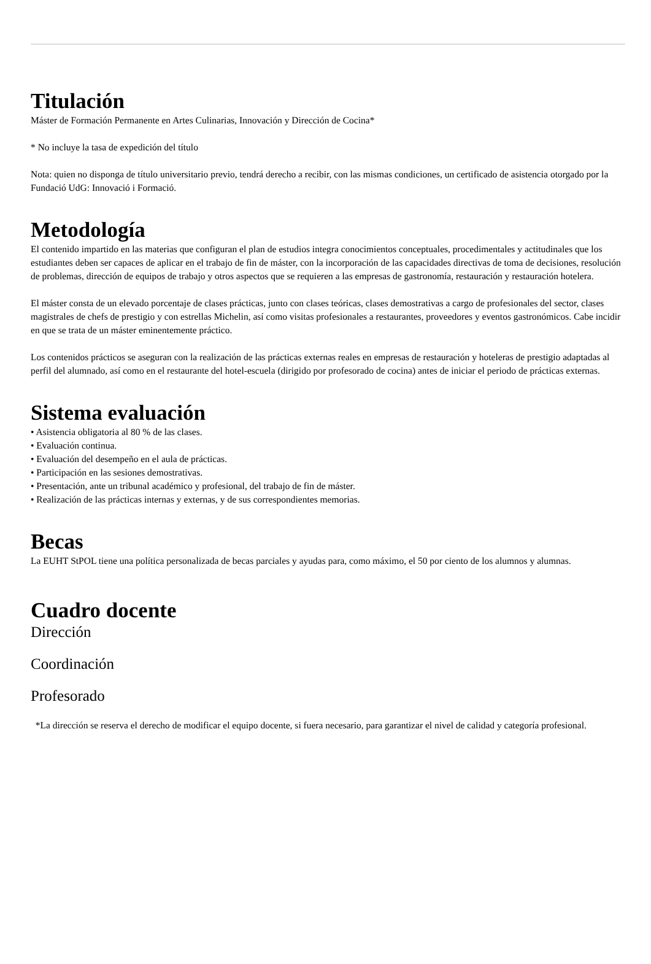Titulación
Máster de Formación Permanente en Artes Culinarias, Innovación y Dirección de Cocina*
* No incluye la tasa de expedición del título
Nota: quien no disponga de título universitario previo, tendrá derecho a recibir, con las mismas condiciones, un certificado de asistencia otorgado por la Fundació UdG: Innovació i Formació.
Metodología
El contenido impartido en las materias que configuran el plan de estudios integra conocimientos conceptuales, procedimentales y actitudinales que los estudiantes deben ser capaces de aplicar en el trabajo de fin de máster, con la incorporación de las capacidades directivas de toma de decisiones, resolución de problemas, dirección de equipos de trabajo y otros aspectos que se requieren a las empresas de gastronomía, restauración y restauración hotelera.
El máster consta de un elevado porcentaje de clases prácticas, junto con clases teóricas, clases demostrativas a cargo de profesionales del sector, clases magistrales de chefs de prestigio y con estrellas Michelin, así como visitas profesionales a restaurantes, proveedores y eventos gastronómicos. Cabe incidir en que se trata de un máster eminentemente práctico.
Los contenidos prácticos se aseguran con la realización de las prácticas externas reales en empresas de restauración y hoteleras de prestigio adaptadas al perfil del alumnado, así como en el restaurante del hotel-escuela (dirigido por profesorado de cocina) antes de iniciar el periodo de prácticas externas.
Sistema evaluación
• Asistencia obligatoria al 80 % de las clases.
• Evaluación continua.
• Evaluación del desempeño en el aula de prácticas.
• Participación en las sesiones demostrativas.
• Presentación, ante un tribunal académico y profesional, del trabajo de fin de máster.
• Realización de las prácticas internas y externas, y de sus correspondientes memorias.
Becas
La EUHT StPOL tiene una política personalizada de becas parciales y ayudas para, como máximo, el 50 por ciento de los alumnos y alumnas.
Cuadro docente
Dirección
Coordinación
Profesorado
*La dirección se reserva el derecho de modificar el equipo docente, si fuera necesario, para garantizar el nivel de calidad y categoría profesional.